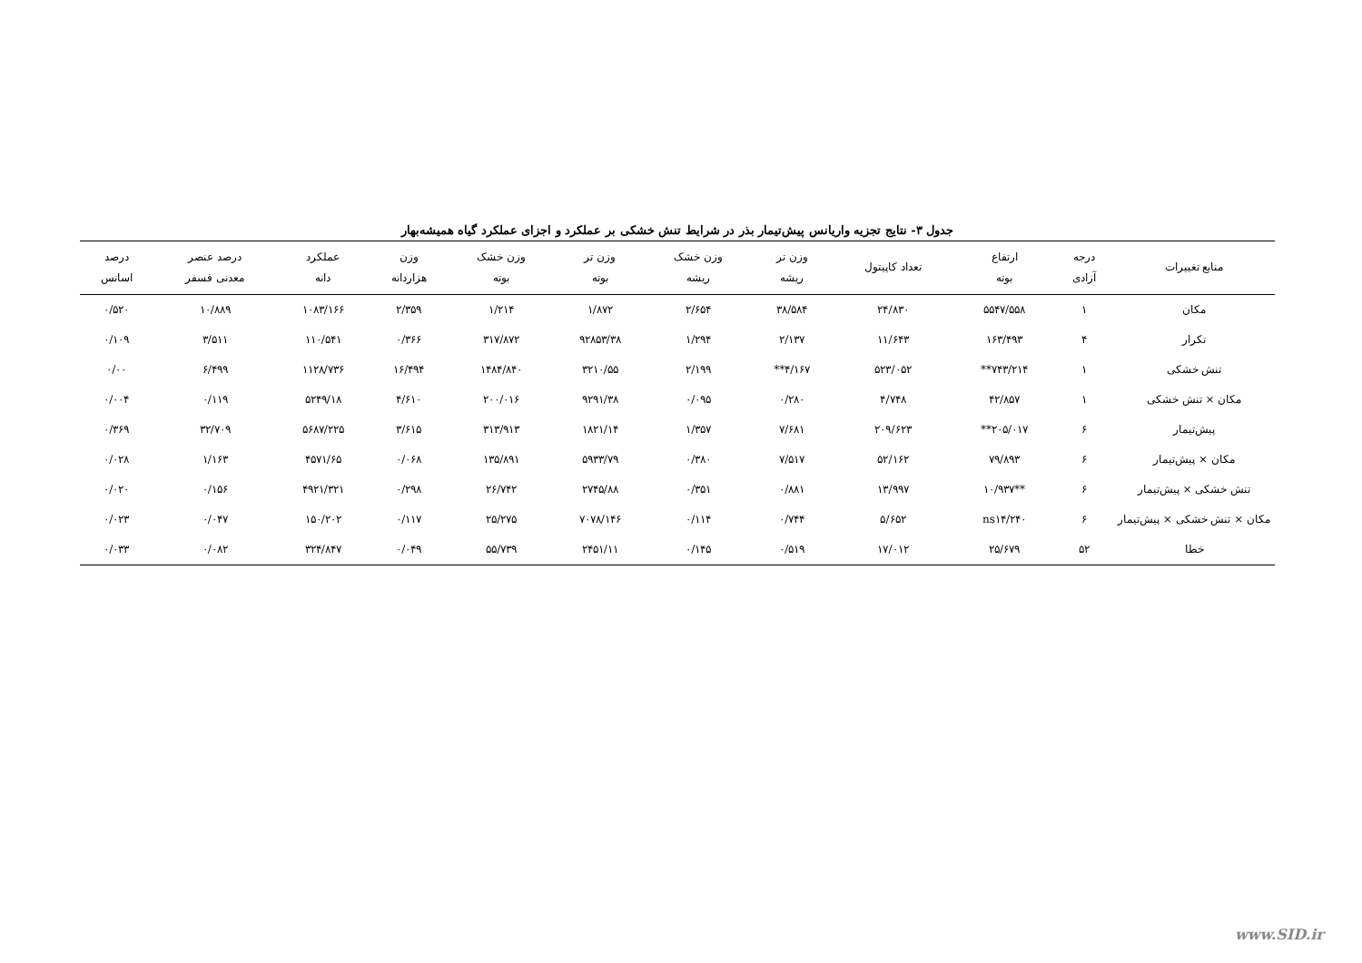جدول ۳- نتایج تجزیه واریانس پیش‌تیمار بذر در شرایط تنش خشکی بر عملکرد و اجزای عملکرد گیاه همیشه‌بهار
| منابع تغییرات | درجه آزادی | ارتفاع بوته | تعداد کاپیتول | وزن تر ریشه | وزن خشک ریشه | وزن تر بوته | وزن خشک بوته | وزن هزاردانه | عملکرد دانه | درصد عنصر معدنی فسفر | درصد اسانس |
| --- | --- | --- | --- | --- | --- | --- | --- | --- | --- | --- | --- |
| مکان | ۱ | ۵۵۴۷/۵۵۸ | ۲۴/۸۳۰ | ۳۸/۵۸۴ | ۲/۶۵۴ | ۱/۸۷۲ | ۱/۲۱۴ | ۲/۳۵۹ | ۱۰۸۳/۱۶۶ | ۱۰/۸۸۹ | ۰/۵۲۰ |
| تکرار | ۴ | ۱۶۳/۴۹۳ | ۱۱/۶۴۳ | ۲/۱۳۷ | ۱/۲۹۴ | ۹۲۸۵۳/۳۸ | ۳۱۷/۸۷۲ | ۰/۳۶۶ | ۱۱۰/۵۴۱ | ۳/۵۱۱ | ۰/۱۰۹ |
| تنش خشکی | ۱ | ۷۴۳/۲۱۴** | ۵۲۳/۰۵۲ | ۴/۱۶۷** | ۲/۱۹۹ | ۳۲۱۰/۵۵ | ۱۴۸۴/۸۴۰ | ۱۶/۴۹۴ | ۱۱۲۸/۷۳۶ | ۶/۴۹۹ | ۰/۰۰ |
| مکان × تنش خشکی | ۱ | ۴۲/۸۵۷ | ۴/۷۴۸ | ۰/۲۸۰ | ۰/۰۹۵ | ۹۲۹۱/۳۸ | ۲۰۰/۰۱۶ | ۴/۶۱۰ | ۵۲۴۹/۱۸ | ۰/۱۱۹ | ۰/۰۰۴ |
| پیش‌تیمار | ۶ | ۲۰۵/۰۱۷** | ۲۰۹/۶۲۳ | ۷/۶۸۱ | ۱/۳۵۷ | ۱۸۲۱/۱۴ | ۳۱۳/۹۱۳ | ۳/۶۱۵ | ۵۶۸۷/۲۲۵ | ۳۲/۷۰۹ | ۰/۳۶۹ |
| مکان × پیش‌تیمار | ۶ | ۷۹/۸۹۳ | ۵۲/۱۶۲ | ۷/۵۱۷ | ۰/۳۸۰ | ۵۹۳۳/۷۹ | ۱۳۵/۸۹۱ | ۰/۰۶۸ | ۴۵۷۱/۶۵ | ۱/۱۶۳ | ۰/۰۲۸ |
| تنش خشکی × پیش‌تیمار | ۶ | **۱۰/۹۳۷ | ۱۳/۹۹۷ | ۰/۸۸۱ | ۰/۳۵۱ | ۲۷۴۵/۸۸ | ۲۶/۷۴۲ | ۰/۲۹۸ | ۴۹۲۱/۳۲۱ | ۰/۱۵۶ | ۰/۰۲۰ |
| مکان × تنش خشکی × پیش‌تیمار | ۶ | ns۱۴/۲۴۰ | ۵/۶۵۲ | ۰/۷۴۴ | ۰/۱۱۴ | ۷۰۷۸/۱۴۶ | ۲۵/۲۷۵ | ۰/۱۱۷ | ۱۵۰/۲۰۲ | ۰/۰۴۷ | ۰/۰۲۳ |
| خطا | ۵۲ | ۲۵/۶۷۹ | ۱۷/۰۱۲ | ۰/۵۱۹ | ۰/۱۴۵ | ۲۴۵۱/۱۱ | ۵۵/۷۳۹ | ۰/۰۴۹ | ۳۲۴/۸۴۷ | ۰/۰۸۲ | ۰/۰۳۳ |
www.SID.ir